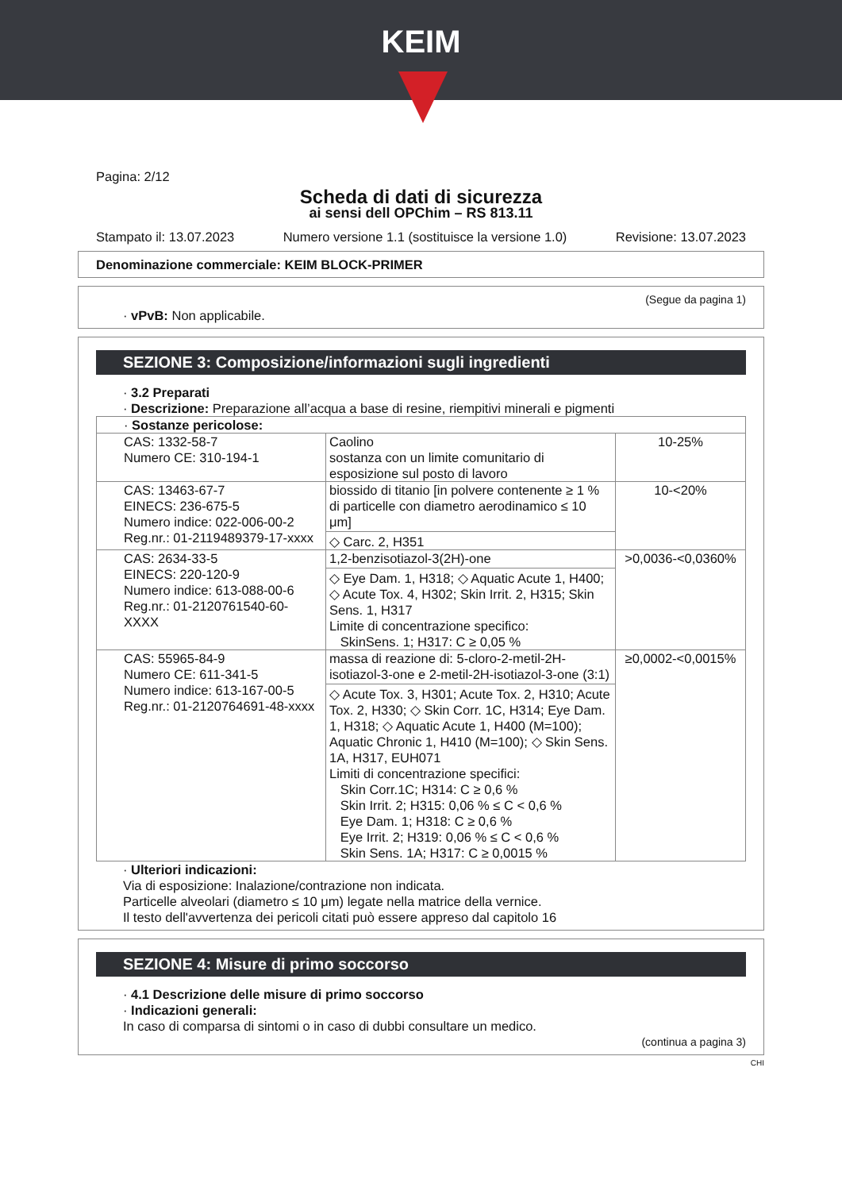KEIM
Pagina: 2/12
Scheda di dati di sicurezza
ai sensi dell OPChim – RS 813.11
Stampato il: 13.07.2023 Numero versione 1.1 (sostituisce la versione 1.0) Revisione: 13.07.2023
Denominazione commerciale: KEIM BLOCK-PRIMER
(Segue da pagina 1)
· vPvB: Non applicabile.
SEZIONE 3: Composizione/informazioni sugli ingredienti
· 3.2 Preparati
· Descrizione: Preparazione all’acqua a base di resine, riempitivi minerali e pigmenti
| · Sostanze pericolose: | | |
| CAS: 1332-58-7 Numero CE: 310-194-1 | Caolino sostanza con un limite comunitario di esposizione sul posto di lavoro | 10-25% |
| CAS: 13463-67-7 EINECS: 236-675-5 Numero indice: 022-006-00-2 Reg.nr.: 01-2119489379-17-xxxx | biossido di titanio [in polvere contenente ≥ 1 % di particelle con diametro aerodinamico ≤ 10 μm] ◇ Carc. 2, H351 | 10-<20% |
| CAS: 2634-33-5 EINECS: 220-120-9 Numero indice: 613-088-00-6 Reg.nr.: 01-2120761540-60-XXXX | 1,2-benzisotiazol-3(2H)-one ◇ Eye Dam. 1, H318; ◇ Aquatic Acute 1, H400; ◇ Acute Tox. 4, H302; Skin Irrit. 2, H315; Skin Sens. 1, H317 Limite di concentrazione specifico: SkinSens. 1; H317: C ≥ 0,05 % | >0,0036-<0,0360% |
| CAS: 55965-84-9 Numero CE: 611-341-5 Numero indice: 613-167-00-5 Reg.nr.: 01-2120764691-48-xxxx | massa di reazione di: 5-cloro-2-metil-2H-isotiazol-3-one e 2-metil-2H-isotiazol-3-one (3:1) ◇ Acute Tox. 3, H301; Acute Tox. 2, H310; Acute Tox. 2, H330; ◇ Skin Corr. 1C, H314; Eye Dam. 1, H318; ◇ Aquatic Acute 1, H400 (M=100); Aquatic Chronic 1, H410 (M=100); ◇ Skin Sens. 1A, H317, EUH071 Limiti di concentrazione specifici: Skin Corr.1C; H314: C ≥ 0,6 % Skin Irrit. 2; H315: 0,06 % ≤ C < 0,6 % Eye Dam. 1; H318: C ≥ 0,6 % Eye Irrit. 2; H319: 0,06 % ≤ C < 0,6 % Skin Sens. 1A; H317: C ≥ 0,0015 % | ≥0,0002-<0,0015% |
· Ulteriori indicazioni:
Via di esposizione: Inalazione/contrazione non indicata.
Particelle alveolari (diametro ≤ 10 μm) legate nella matrice della vernice.
Il testo dell'avvertenza dei pericoli citati può essere appreso dal capitolo 16
SEZIONE 4: Misure di primo soccorso
· 4.1 Descrizione delle misure di primo soccorso
· Indicazioni generali:
In caso di comparsa di sintomi o in caso di dubbi consultare un medico.
(continua a pagina 3)
CHI